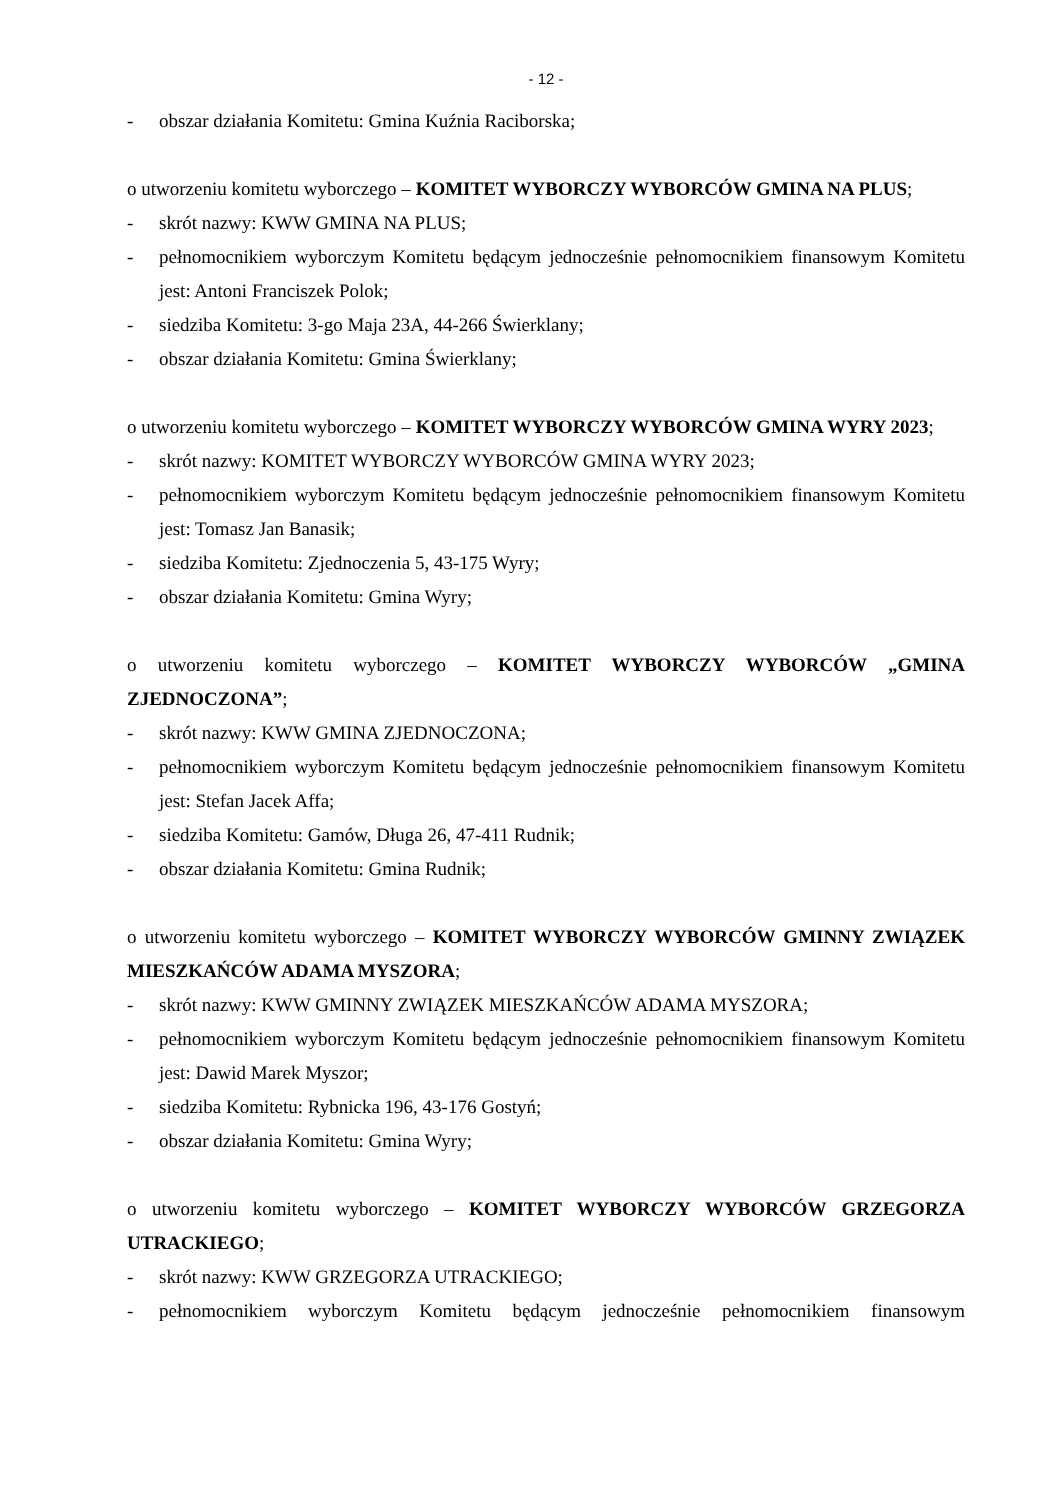- 12 -
- obszar działania Komitetu: Gmina Kuźnia Raciborska;
o utworzeniu komitetu wyborczego – KOMITET WYBORCZY WYBORCÓW GMINA NA PLUS;
- skrót nazwy: KWW GMINA NA PLUS;
- pełnomocnikiem wyborczym Komitetu będącym jednocześnie pełnomocnikiem finansowym Komitetu jest: Antoni Franciszek Polok;
- siedziba Komitetu: 3-go Maja 23A, 44-266 Świerklany;
- obszar działania Komitetu: Gmina Świerklany;
o utworzeniu komitetu wyborczego – KOMITET WYBORCZY WYBORCÓW GMINA WYRY 2023;
- skrót nazwy: KOMITET WYBORCZY WYBORCÓW GMINA WYRY 2023;
- pełnomocnikiem wyborczym Komitetu będącym jednocześnie pełnomocnikiem finansowym Komitetu jest: Tomasz Jan Banasik;
- siedziba Komitetu: Zjednoczenia 5, 43-175 Wyry;
- obszar działania Komitetu: Gmina Wyry;
o utworzeniu komitetu wyborczego – KOMITET WYBORCZY WYBORCÓW „GMINA ZJEDNOCZONA”;
- skrót nazwy: KWW GMINA ZJEDNOCZONA;
- pełnomocnikiem wyborczym Komitetu będącym jednocześnie pełnomocnikiem finansowym Komitetu jest: Stefan Jacek Affa;
- siedziba Komitetu: Gamów, Długa 26, 47-411 Rudnik;
- obszar działania Komitetu: Gmina Rudnik;
o utworzeniu komitetu wyborczego – KOMITET WYBORCZY WYBORCÓW GMINNY ZWIĄZEK MIESZKAŃCÓW ADAMA MYSZORA;
- skrót nazwy: KWW GMINNY ZWIĄZEK MIESZKAŃCÓW ADAMA MYSZORA;
- pełnomocnikiem wyborczym Komitetu będącym jednocześnie pełnomocnikiem finansowym Komitetu jest: Dawid Marek Myszor;
- siedziba Komitetu: Rybnicka 196, 43-176 Gostyń;
- obszar działania Komitetu: Gmina Wyry;
o utworzeniu komitetu wyborczego – KOMITET WYBORCZY WYBORCÓW GRZEGORZA UTRACKIEGO;
- skrót nazwy: KWW GRZEGORZA UTRACKIEGO;
- pełnomocnikiem wyborczym Komitetu będącym jednocześnie pełnomocnikiem finansowym